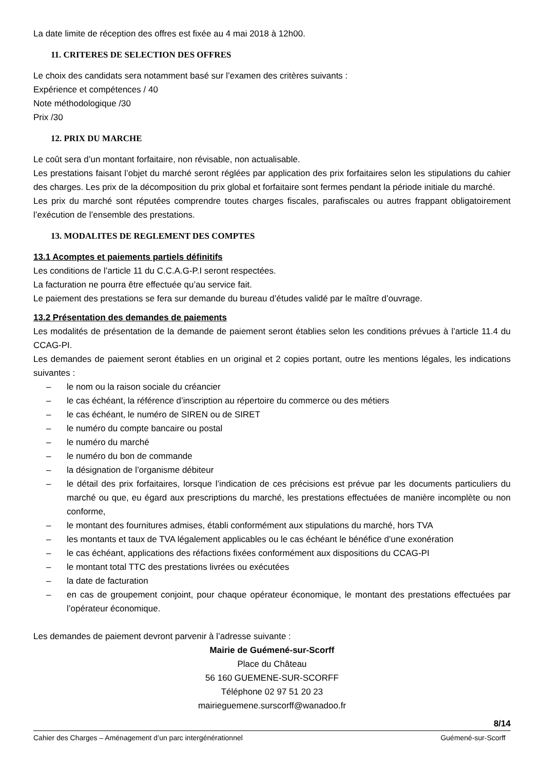La date limite de réception des offres est fixée au 4 mai 2018 à 12h00.
11. CRITERES DE SELECTION DES OFFRES
Le choix des candidats sera notamment basé sur l’examen des critères suivants :
Expérience et compétences / 40
Note méthodologique /30
Prix /30
12. PRIX DU MARCHE
Le coût sera d’un montant forfaitaire, non révisable, non actualisable.
Les prestations faisant l’objet du marché seront réglées par application des prix forfaitaires selon les stipulations du cahier des charges. Les prix de la décomposition du prix global et forfaitaire sont fermes pendant la période initiale du marché.
Les prix du marché sont réputées comprendre toutes charges fiscales, parafiscales ou autres frappant obligatoirement l’exécution de l’ensemble des prestations.
13. MODALITES DE REGLEMENT DES COMPTES
13.1 Acomptes et paiements partiels définitifs
Les conditions de l’article 11 du C.C.A.G-P.I seront respectées.
La facturation ne pourra être effectuée qu’au service fait.
Le paiement des prestations se fera sur demande du bureau d’études validé par le maître d’ouvrage.
13.2 Présentation des demandes de paiements
Les modalités de présentation de la demande de paiement seront établies selon les conditions prévues à l’article 11.4 du CCAG-PI.
Les demandes de paiement seront établies en un original et 2 copies portant, outre les mentions légales, les indications suivantes :
– le nom ou la raison sociale du créancier
– le cas échéant, la référence d’inscription au répertoire du commerce ou des métiers
– le cas échéant, le numéro de SIREN ou de SIRET
– le numéro du compte bancaire ou postal
– le numéro du marché
– le numéro du bon de commande
– la désignation de l’organisme débiteur
– le détail des prix forfaitaires, lorsque l’indication de ces précisions est prévue par les documents particuliers du marché ou que, eu égard aux prescriptions du marché, les prestations effectuées de manière incomplète ou non conforme,
– le montant des fournitures admises, établi conformément aux stipulations du marché, hors TVA
– les montants et taux de TVA légalement applicables ou le cas échéant le bénéfice d’une exonération
– le cas échéant, applications des réfactions fixées conformément aux dispositions du CCAG-PI
– le montant total TTC des prestations livrées ou exécutées
– la date de facturation
– en cas de groupement conjoint, pour chaque opérateur économique, le montant des prestations effectuées par l’opérateur économique.
Les demandes de paiement devront parvenir à l’adresse suivante :
Mairie de Guémené-sur-Scorff
Place du Château
56 160 GUEMENE-SUR-SCORFF
Téléphone 02 97 51 20 23
mairieguemene.surscorff@wanadoo.fr
8/14
Cahier des Charges – Aménagement d’un parc intergénérationnel Guémené-sur-Scorff